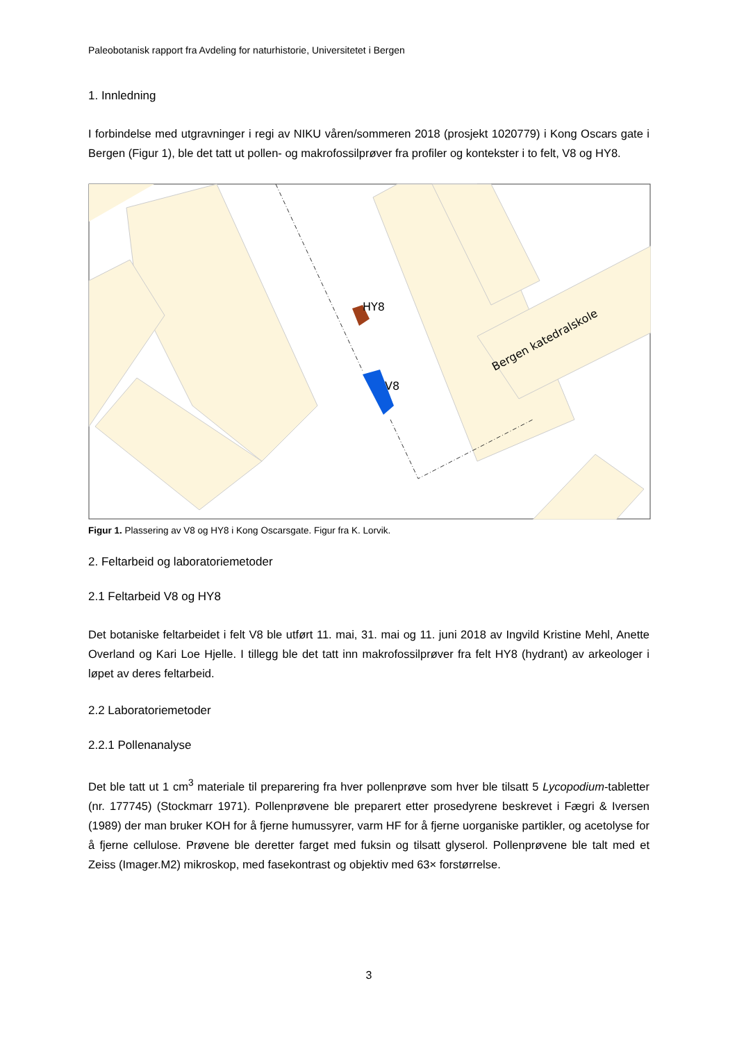Paleobotanisk rapport fra Avdeling for naturhistorie, Universitetet i Bergen
1. Innledning
I forbindelse med utgravninger i regi av NIKU våren/sommeren 2018 (prosjekt 1020779) i Kong Oscars gate i Bergen (Figur 1), ble det tatt ut pollen- og makrofossilprøver fra profiler og kontekster i to felt, V8 og HY8.
HY8
V8
Bergen katedralskole
Figur 1. Plassering av V8 og HY8 i Kong Oscarsgate. Figur fra K. Lorvik.
2. Feltarbeid og laboratoriemetoder
2.1 Feltarbeid V8 og HY8
Det botaniske feltarbeidet i felt V8 ble utført 11. mai, 31. mai og 11. juni 2018 av Ingvild Kristine Mehl, Anette Overland og Kari Loe Hjelle. I tillegg ble det tatt inn makrofossilprøver fra felt HY8 (hydrant) av arkeologer i løpet av deres feltarbeid.
2.2 Laboratoriemetoder
2.2.1 Pollenanalyse
Det ble tatt ut 1 cm<sup>3</sup> materiale til preparering fra hver pollenprøve som hver ble tilsatt 5 Lycopodium-tabletter (nr. 177745) (Stockmarr 1971). Pollenprøvene ble preparert etter prosedyrene beskrevet i Fægri & Iversen (1989) der man bruker KOH for å fjerne humussyrer, varm HF for å fjerne uorganiske partikler, og acetolyse for å fjerne cellulose. Prøvene ble deretter farget med fuksin og tilsatt glyserol. Pollenprøvene ble talt med et Zeiss (Imager.M2) mikroskop, med fasekontrast og objektiv med 63× forstørrelse.
3